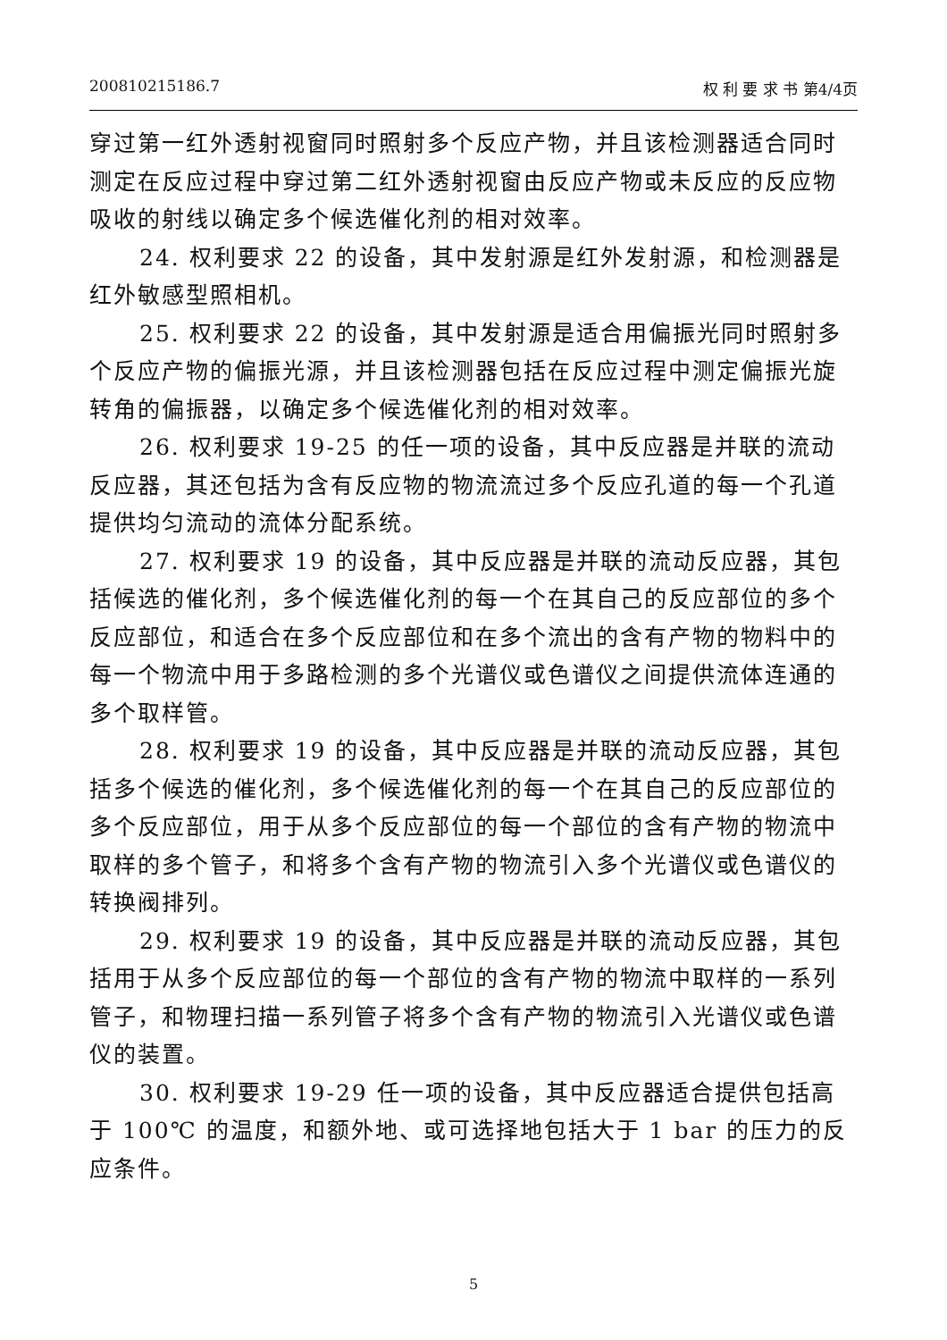200810215186.7 权 利 要 求 书 第4/4页
穿过第一红外透射视窗同时照射多个反应产物，并且该检测器适合同时测定在反应过程中穿过第二红外透射视窗由反应产物或未反应的反应物吸收的射线以确定多个候选催化剂的相对效率。
24. 权利要求 22 的设备，其中发射源是红外发射源，和检测器是红外敏感型照相机。
25. 权利要求 22 的设备，其中发射源是适合用偏振光同时照射多个反应产物的偏振光源，并且该检测器包括在反应过程中测定偏振光旋转角的偏振器，以确定多个候选催化剂的相对效率。
26. 权利要求 19-25 的任一项的设备，其中反应器是并联的流动反应器，其还包括为含有反应物的物流流过多个反应孔道的每一个孔道提供均匀流动的流体分配系统。
27. 权利要求 19 的设备，其中反应器是并联的流动反应器，其包括候选的催化剂，多个候选催化剂的每一个在其自己的反应部位的多个反应部位，和适合在多个反应部位和在多个流出的含有产物的物料中的每一个物流中用于多路检测的多个光谱仪或色谱仪之间提供流体连通的多个取样管。
28. 权利要求 19 的设备，其中反应器是并联的流动反应器，其包括多个候选的催化剂，多个候选催化剂的每一个在其自己的反应部位的多个反应部位，用于从多个反应部位的每一个部位的含有产物的物流中取样的多个管子，和将多个含有产物的物流引入多个光谱仪或色谱仪的转换阀排列。
29. 权利要求 19 的设备，其中反应器是并联的流动反应器，其包括用于从多个反应部位的每一个部位的含有产物的物流中取样的一系列管子，和物理扫描一系列管子将多个含有产物的物流引入光谱仪或色谱仪的装置。
30. 权利要求 19-29 任一项的设备，其中反应器适合提供包括高于 100℃ 的温度，和额外地、或可选择地包括大于 1 bar 的压力的反应条件。
5